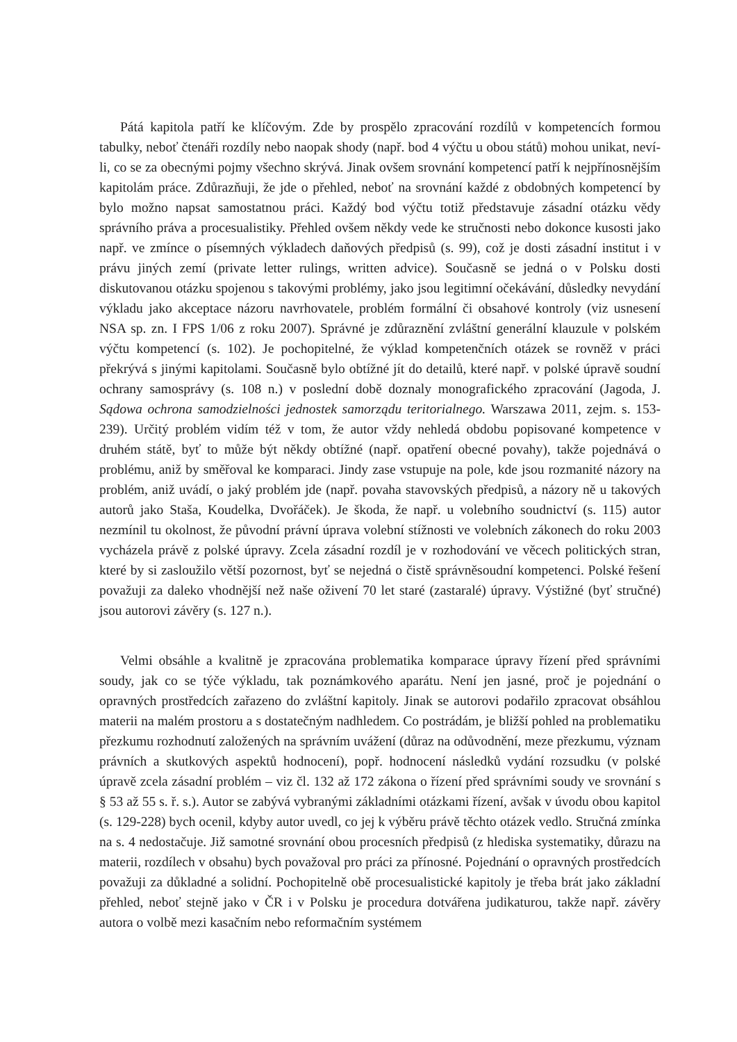Pátá kapitola patří ke klíčovým. Zde by prospělo zpracování rozdílů v kompetencích formou tabulky, neboť čtenáři rozdíly nebo naopak shody (např. bod 4 výčtu u obou států) mohou unikat, neví-li, co se za obecnými pojmy všechno skrývá. Jinak ovšem srovnání kompetencí patří k nejpřínosnějším kapitolám práce. Zdůrazňuji, že jde o přehled, neboť na srovnání každé z obdobných kompetencí by bylo možno napsat samostatnou práci. Každý bod výčtu totiž představuje zásadní otázku vědy správního práva a procesualistiky. Přehled ovšem někdy vede ke stručnosti nebo dokonce kusosti jako např. ve zmínce o písemných výkladech daňových předpisů (s. 99), což je dosti zásadní institut i v právu jiných zemí (private letter rulings, written advice). Současně se jedná o v Polsku dosti diskutovanou otázku spojenou s takovými problémy, jako jsou legitimní očekávání, důsledky nevydání výkladu jako akceptace názoru navrhovatele, problém formální či obsahové kontroly (viz usnesení NSA sp. zn. I FPS 1/06 z roku 2007). Správné je zdůraznění zvláštní generální klauzule v polském výčtu kompetencí (s. 102). Je pochopitelné, že výklad kompetenčních otázek se rovněž v práci překrývá s jinými kapitolami. Současně bylo obtížné jít do detailů, které např. v polské úpravě soudní ochrany samosprávy (s. 108 n.) v poslední době doznaly monografického zpracování (Jagoda, J. Sądowa ochrona samodzielności jednostek samorządu teritorialnego. Warszawa 2011, zejm. s. 153-239). Určitý problém vidím též v tom, že autor vždy nehledá obdobu popisované kompetence v druhém státě, byť to může být někdy obtížné (např. opatření obecné povahy), takže pojednává o problému, aniž by směřoval ke komparaci. Jindy zase vstupuje na pole, kde jsou rozmanité názory na problém, aniž uvádí, o jaký problém jde (např. povaha stavovských předpisů, a názory ně u takových autorů jako Staša, Koudelka, Dvořáček). Je škoda, že např. u volebního soudnictví (s. 115) autor nezmínil tu okolnost, že původní právní úprava volební stížnosti ve volebních zákonech do roku 2003 vycházela právě z polské úpravy. Zcela zásadní rozdíl je v rozhodování ve věcech politických stran, které by si zasloužilo větší pozornost, byť se nejedná o čistě správněsoudní kompetenci. Polské řešení považuji za daleko vhodnější než naše oživení 70 let staré (zastaralé) úpravy. Výstižné (byť stručné) jsou autorovi závěry (s. 127 n.).
Velmi obsáhle a kvalitně je zpracována problematika komparace úpravy řízení před správními soudy, jak co se týče výkladu, tak poznámkového aparátu. Není jen jasné, proč je pojednání o opravných prostředcích zařazeno do zvláštní kapitoly. Jinak se autorovi podařilo zpracovat obsáhlou materii na malém prostoru a s dostatečným nadhledem. Co postrádám, je bližší pohled na problematiku přezkumu rozhodnutí založených na správním uvážení (důraz na odůvodnění, meze přezkumu, význam právních a skutkových aspektů hodnocení), popř. hodnocení následků vydání rozsudku (v polské úpravě zcela zásadní problém – viz čl. 132 až 172 zákona o řízení před správními soudy ve srovnání s § 53 až 55 s. ř. s.). Autor se zabývá vybranými základními otázkami řízení, avšak v úvodu obou kapitol (s. 129-228) bych ocenil, kdyby autor uvedl, co jej k výběru právě těchto otázek vedlo. Stručná zmínka na s. 4 nedostačuje. Již samotné srovnání obou procesních předpisů (z hlediska systematiky, důrazu na materii, rozdílech v obsahu) bych považoval pro práci za přínosné. Pojednání o opravných prostředcích považuji za důkladné a solidní. Pochopitelně obě procesualistické kapitoly je třeba brát jako základní přehled, neboť stejně jako v ČR i v Polsku je procedura dotvářena judikaturou, takže např. závěry autora o volbě mezi kasačním nebo reformačním systémem